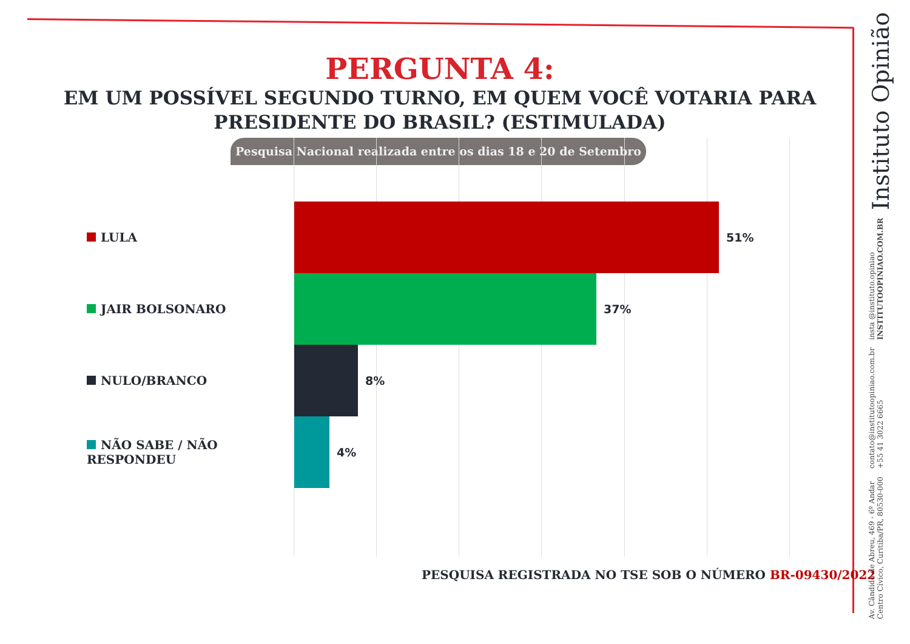PERGUNTA 4:
EM UM POSSÍVEL SEGUNDO TURNO, EM QUEM VOCÊ VOTARIA PARA
PRESIDENTE DO BRASIL? (ESTIMULADA)
Pesquisa Nacional realizada entre os dias 18 e 20 de Setembro
LULA 51%
JAIR BOLSONARO 37%
NULO/BRANCO 8%
NÃO SABE / NÃO RESPONDEU 4%
PESQUISA REGISTRADA NO TSE SOB O NÚMERO BR-09430/2022
Av. Cândido de Abreu, 469 - 6º Andar
Centro Cívico, Curitiba/PR, 80530-000
contato@institutoopiniao.com.br
+55 41 3022 6665
insta @instituto.opiniao
INSTITUTOOPINIAO.COM.BR
Instituto Opinião